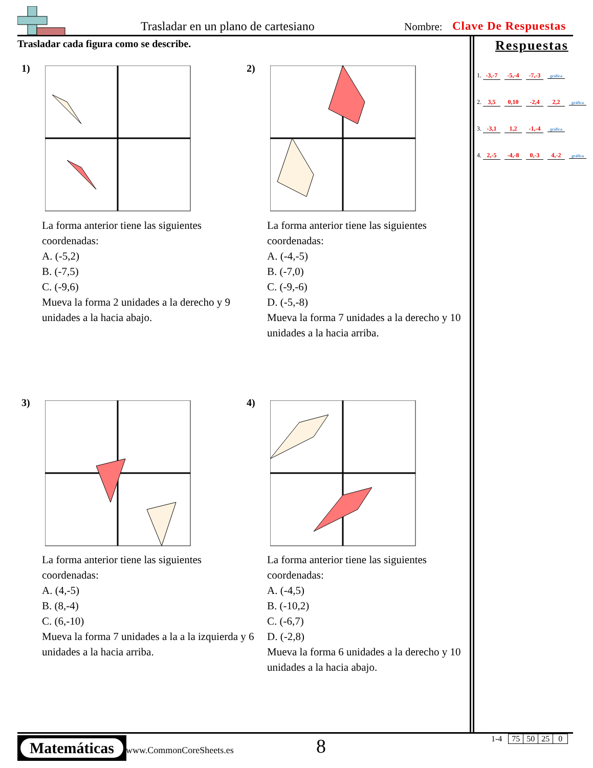Trasladar en un plano de cartesiano
Nombre: Clave De Respuestas
Trasladar cada figura como se describe.
Respuestas
1. -3,-7 -5,-4 -7,-3 gráfica
2. 3,5 0,10 -2,4 2,2 gráfica
3. -3,1 1,2 -1,-4 gráfica
4. 2,-5 -4,-8 0,-3 4,-2 gráfica
1)
La forma anterior tiene las siguientes coordenadas:
A. (-5,2)
B. (-7,5)
C. (-9,6)
Mueva la forma 2 unidades a la derecho y 9 unidades a la hacia abajo.
2)
La forma anterior tiene las siguientes coordenadas:
A. (-4,-5)
B. (-7,0)
C. (-9,-6)
D. (-5,-8)
Mueva la forma 7 unidades a la derecho y 10 unidades a la hacia arriba.
3)
La forma anterior tiene las siguientes coordenadas:
A. (4,-5)
B. (8,-4)
C. (6,-10)
Mueva la forma 7 unidades a la a la izquierda y 6 unidades a la hacia arriba.
4)
La forma anterior tiene las siguientes coordenadas:
A. (-4,5)
B. (-10,2)
C. (-6,7)
D. (-2,8)
Mueva la forma 6 unidades a la derecho y 10 unidades a la hacia abajo.
Matemáticas
www.CommonCoreSheets.es 8
| 1-4 | 75 | 50 | 25 | 0 |